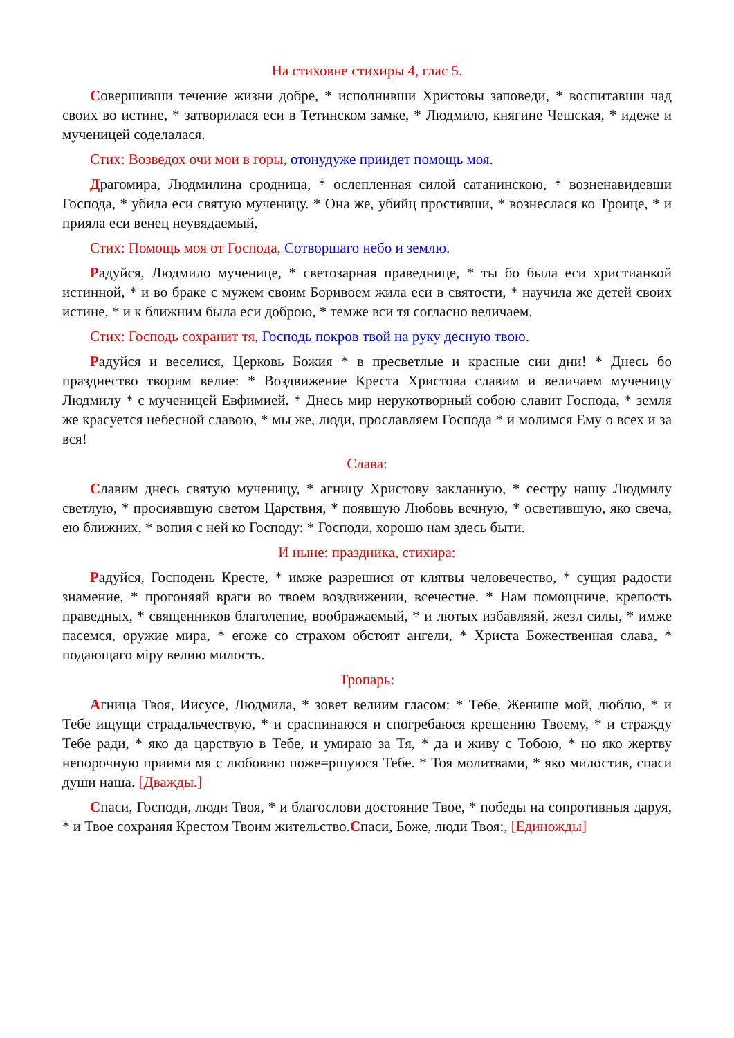На стиховне стихиры 4, глас 5.
Совершивши течение жизни добре, * исполнивши Христовы заповеди, * воспитавши чад своих во истине, * затворилася еси в Тетинском замке, * Людмило, княгине Чешская, * идеже и мученицей соделалася.
Стих: Возведох очи мои в горы, отонудуже приидет помощь моя.
Драгомира, Людмилина сродница, * ослепленная силой сатанинскою, * возненавидевши Господа, * убила еси святую мученицу. * Она же, убийц простивши, * вознеслася ко Троице, * и прияла еси венец неувядаемый,
Стих: Помощь моя от Господа, Сотворшаго небо и землю.
Радуйся, Людмило мученице, * светозарная праведнице, * ты бо была еси христианкой истинной, * и во браке с мужем своим Боривоем жила еси в святости, * научила же детей своих истине, * и к ближним была еси доброю, * темже вси тя согласно величаем.
Стих: Господь сохранит тя, Господь покров твой на руку десную твою.
Радуйся и веселися, Церковь Божия * в пресветлые и красные сии дни! * Днесь бо празднество творим велие: * Воздвижение Креста Христова славим и величаем мученицу Людмилу * с мученицей Евфимией. * Днесь мир нерукотворный собою славит Господа, * земля же красуется небесной славою, * мы же, люди, прославляем Господа * и молимся Ему о всех и за вся!
Слава:
Славим днесь святую мученицу, * агницу Христову закланную, * сестру нашу Людмилу светлую, * просиявшую светом Царствия, * появшую Любовь вечную, * осветившую, яко свеча, ею ближних, * вопия с ней ко Господу: * Господи, хорошо нам здесь быти.
И ныне: праздника, стихира:
Радуйся, Господень Кресте, * имже разрешися от клятвы человечество, * сущия радости знамение, * прогоняяй враги во твоем воздвижении, всечестне. * Нам помощниче, крепость праведных, * священников благолепие, воображаемый, * и лютых избавляяй, жезл силы, * имже пасемся, оружие мира, * егоже со страхом обстоят ангели, * Христа Божественная слава, * подающаго міру велию милость.
Тропарь:
Агница Твоя, Иисусе, Людмила, * зовет велиим гласом: * Тебе, Женише мой, люблю, * и Тебе ищущи страдальчествую, * и сраспинаюся и спогребаюся крещению Твоему, * и стражду Тебе ради, * яко да царствую в Тебе, и умираю за Тя, * да и живу с Тобою, * но яко жертву непорочную приими мя с любовию поже=ршуюся Тебе. * Тоя молитвами, * яко милостив, спаси души наша. [Дважды.]
Спаси, Господи, люди Твоя, * и благослови достояние Твое, * победы на сопротивныя даруя, * и Твое сохраняя Крестом Твоим жительство.Спаси, Боже, люди Твоя:, [Единожды]